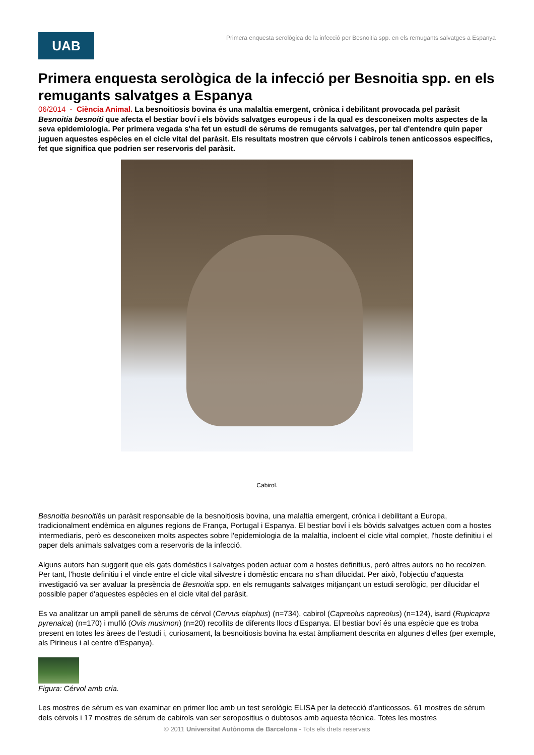UAB
Primera enquesta serològica de la infecció per Besnoitia spp. en els remugants salvatges a Espanya
Primera enquesta serològica de la infecció per Besnoitia spp. en els remugants salvatges a Espanya
06/2014 - Ciència Animal. La besnoitiosis bovina és una malaltia emergent, crònica i debilitant provocada pel paràsit Besnoitia besnoiti que afecta el bestiar boví i els bòvids salvatges europeus i de la qual es desconeixen molts aspectes de la seva epidemiologia. Per primera vegada s'ha fet un estudi de sèrums de remugants salvatges, per tal d'entendre quin paper juguen aquestes espècies en el cicle vital del paràsit. Els resultats mostren que cérvols i cabirols tenen anticossos específics, fet que significa que podrien ser reservoris del paràsit.
Cabirol.
Besnoitia besnoitiés un paràsit responsable de la besnoitiosis bovina, una malaltia emergent, crònica i debilitant a Europa, tradicionalment endèmica en algunes regions de França, Portugal i Espanya. El bestiar boví i els bòvids salvatges actuen com a hostes intermediaris, però es desconeixen molts aspectes sobre l'epidemiologia de la malaltia, incloent el cicle vital complet, l'hoste definitiu i el paper dels animals salvatges com a reservoris de la infecció.
Alguns autors han suggerit que els gats domèstics i salvatges poden actuar com a hostes definitius, però altres autors no ho recolzen. Per tant, l'hoste definitiu i el vincle entre el cicle vital silvestre i domèstic encara no s'han dilucidat. Per això, l'objectiu d'aquesta investigació va ser avaluar la presència de Besnoitia spp. en els remugants salvatges mitjançant un estudi serològic, per dilucidar el possible paper d'aquestes espècies en el cicle vital del paràsit.
Es va analitzar un ampli panell de sèrums de cérvol (Cervus elaphus) (n=734), cabirol (Capreolus capreolus) (n=124), isard (Rupicapra pyrenaica) (n=170) i mufló (Ovis musimon) (n=20) recollits de diferents llocs d'Espanya. El bestiar boví és una espècie que es troba present en totes les àrees de l'estudi i, curiosament, la besnoitiosis bovina ha estat àmpliament descrita en algunes d'elles (per exemple, als Pirineus i al centre d'Espanya).
Figura: Cérvol amb cria.
Les mostres de sèrum es van examinar en primer lloc amb un test serològic ELISA per la detecció d'anticossos. 61 mostres de sèrum dels cérvols i 17 mostres de sèrum de cabirols van ser seropositius o dubtosos amb aquesta tècnica. Totes les mostres
© 2011 Universitat Autònoma de Barcelona - Tots els drets reservats